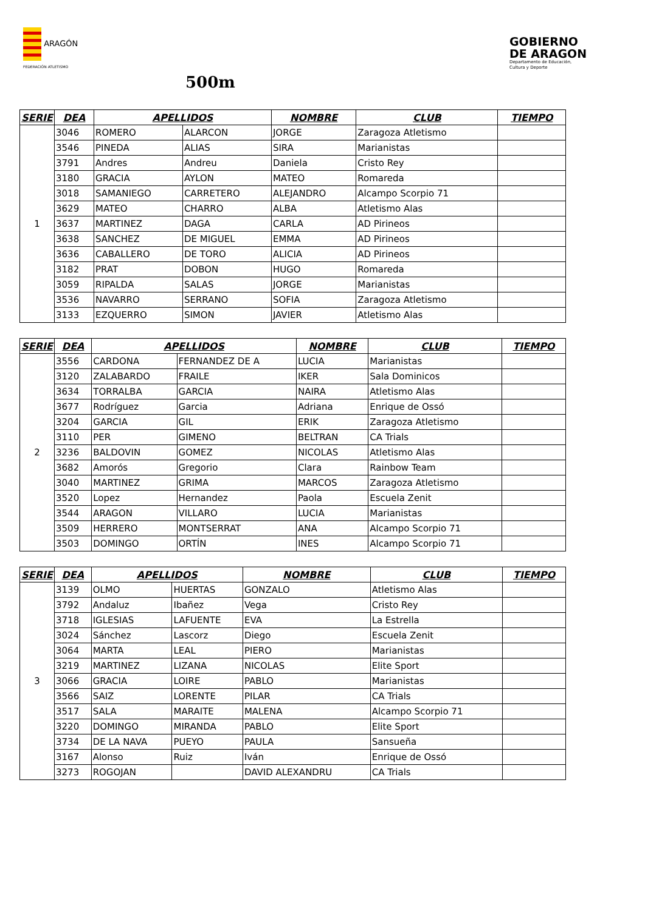ARAGÓN
FEDERACIÓN ATLETISMO
GOBIERNO
DE ARAGON
Departamento de Educación,
Cultura y Deporte
500m
| SERIE | DEA | APELLIDOS | | NOMBRE | CLUB | TIEMPO |
| --- | --- | --- | --- | --- | --- | --- |
| 1 | 3046 | ROMERO | ALARCON | JORGE | Zaragoza Atletismo | |
| | 3546 | PINEDA | ALIAS | SIRA | Marianistas | |
| | 3791 | Andres | Andreu | Daniela | Cristo Rey | |
| | 3180 | GRACIA | AYLON | MATEO | Romareda | |
| | 3018 | SAMANIEGO | CARRETERO | ALEJANDRO | Alcampo Scorpio 71 | |
| | 3629 | MATEO | CHARRO | ALBA | Atletismo Alas | |
| | 3637 | MARTINEZ | DAGA | CARLA | AD Pirineos | |
| | 3638 | SANCHEZ | DE MIGUEL | EMMA | AD Pirineos | |
| | 3636 | CABALLERO | DE TORO | ALICIA | AD Pirineos | |
| | 3182 | PRAT | DOBON | HUGO | Romareda | |
| | 3059 | RIPALDA | SALAS | JORGE | Marianistas | |
| | 3536 | NAVARRO | SERRANO | SOFIA | Zaragoza Atletismo | |
| | 3133 | EZQUERRO | SIMON | JAVIER | Atletismo Alas | |
| SERIE | DEA | APELLIDOS | | NOMBRE | CLUB | TIEMPO |
| --- | --- | --- | --- | --- | --- | --- |
| 2 | 3556 | CARDONA | FERNANDEZ DE A | LUCIA | Marianistas | |
| | 3120 | ZALABARDO | FRAILE | IKER | Sala Dominicos | |
| | 3634 | TORRALBA | GARCIA | NAIRA | Atletismo Alas | |
| | 3677 | Rodríguez | Garcia | Adriana | Enrique de Ossó | |
| | 3204 | GARCIA | GIL | ERIK | Zaragoza Atletismo | |
| | 3110 | PER | GIMENO | BELTRAN | CA Trials | |
| | 3236 | BALDOVIN | GOMEZ | NICOLAS | Atletismo Alas | |
| | 3682 | Amorós | Gregorio | Clara | Rainbow Team | |
| | 3040 | MARTINEZ | GRIMA | MARCOS | Zaragoza Atletismo | |
| | 3520 | Lopez | Hernandez | Paola | Escuela Zenit | |
| | 3544 | ARAGON | VILLARO | LUCIA | Marianistas | |
| | 3509 | HERRERO | MONTSERRAT | ANA | Alcampo Scorpio 71 | |
| | 3503 | DOMINGO | ORTÍN | INES | Alcampo Scorpio 71 | |
| SERIE | DEA | APELLIDOS | | NOMBRE | CLUB | TIEMPO |
| --- | --- | --- | --- | --- | --- | --- |
| 3 | 3139 | OLMO | HUERTAS | GONZALO | Atletismo Alas | |
| | 3792 | Andaluz | Ibañez | Vega | Cristo Rey | |
| | 3718 | IGLESIAS | LAFUENTE | EVA | La Estrella | |
| | 3024 | Sánchez | Lascorz | Diego | Escuela Zenit | |
| | 3064 | MARTA | LEAL | PIERO | Marianistas | |
| | 3219 | MARTINEZ | LIZANA | NICOLAS | Elite Sport | |
| | 3066 | GRACIA | LOIRE | PABLO | Marianistas | |
| | 3566 | SAIZ | LORENTE | PILAR | CA Trials | |
| | 3517 | SALA | MARAITE | MALENA | Alcampo Scorpio 71 | |
| | 3220 | DOMINGO | MIRANDA | PABLO | Elite Sport | |
| | 3734 | DE LA NAVA | PUEYO | PAULA | Sansueña | |
| | 3167 | Alonso | Ruiz | Iván | Enrique de Ossó | |
| | 3273 | ROGOJAN | | DAVID ALEXANDRU | CA Trials | |